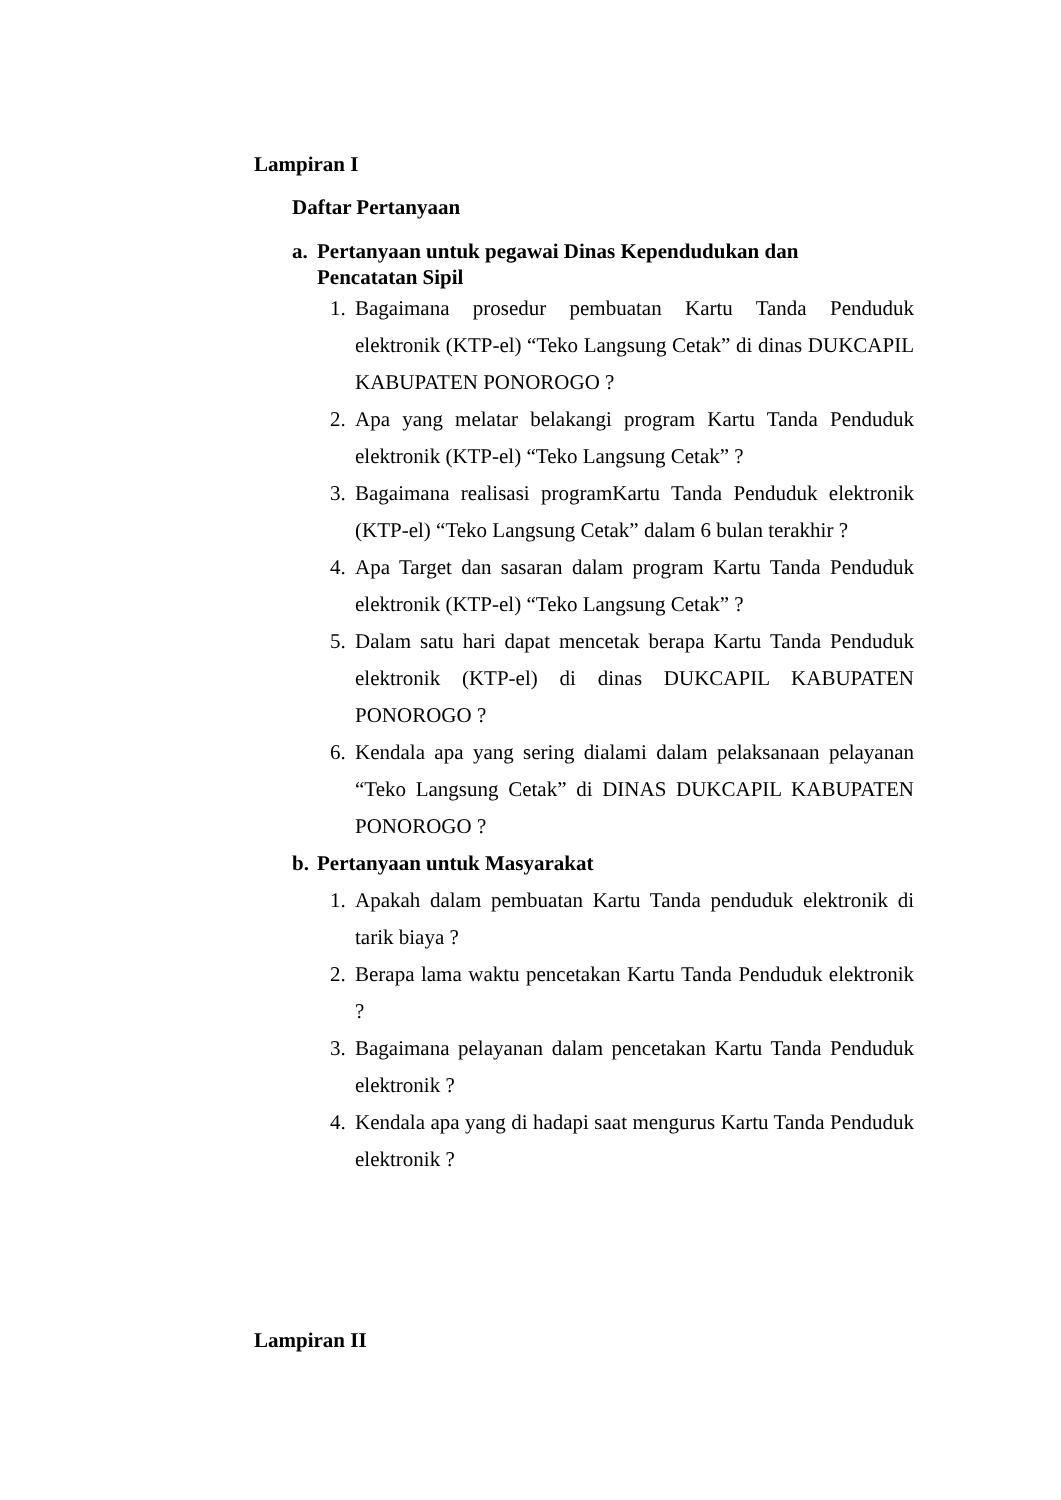Lampiran I
Daftar Pertanyaan
a. Pertanyaan untuk pegawai Dinas Kependudukan dan
Pencatatan Sipil
1. Bagaimana prosedur pembuatan Kartu Tanda Penduduk elektronik (KTP-el) “Teko Langsung Cetak” di dinas DUKCAPIL KABUPATEN PONOROGO ?
2. Apa yang melatar belakangi program Kartu Tanda Penduduk elektronik (KTP-el) “Teko Langsung Cetak” ?
3. Bagaimana realisasi programKartu Tanda Penduduk elektronik (KTP-el) “Teko Langsung Cetak” dalam 6 bulan terakhir ?
4. Apa Target dan sasaran dalam program Kartu Tanda Penduduk elektronik (KTP-el) “Teko Langsung Cetak” ?
5. Dalam satu hari dapat mencetak berapa Kartu Tanda Penduduk elektronik (KTP-el) di dinas DUKCAPIL KABUPATEN PONOROGO ?
6. Kendala apa yang sering dialami dalam pelaksanaan pelayanan “Teko Langsung Cetak” di DINAS DUKCAPIL KABUPATEN PONOROGO ?
b. Pertanyaan untuk Masyarakat
1. Apakah dalam pembuatan Kartu Tanda penduduk elektronik di tarik biaya ?
2. Berapa lama waktu pencetakan Kartu Tanda Penduduk elektronik ?
3. Bagaimana pelayanan dalam pencetakan Kartu Tanda Penduduk elektronik ?
4. Kendala apa yang di hadapi saat mengurus Kartu Tanda Penduduk elektronik ?
Lampiran II